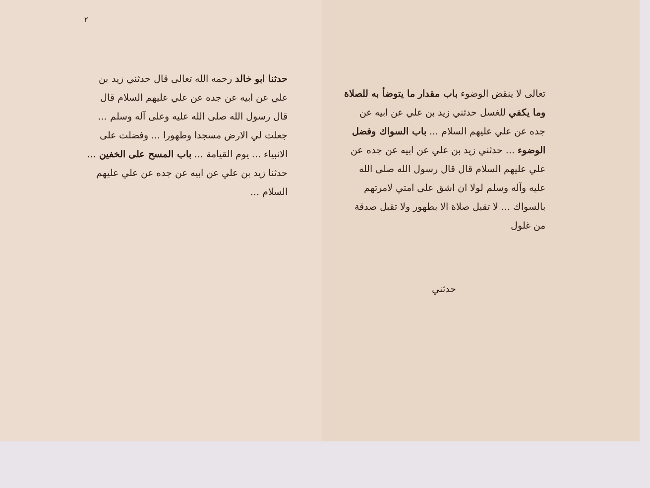٢
حدثنا ابو خالد رحمه الله تعالى قال حدثني زيد بن علي عن ابيه عن جده عن علي عليهم السلام قال قال رسول الله صلى الله عليه وعلى آله وسلم ... جعلت لي الارض مسجدا وطهورا ... وفضلت على الانبياء ... يوم القيامة ... باب المسح على الخفين ... حدثنا زيد بن علي عن ابيه عن جده عن علي عليهم السلام ...
تعالى لا ينقض الوضوء باب مقدار ما يتوضأ به للصلاة وما يكفي للغسل حدثني زيد بن علي عن ابيه عن جده عن علي عليهم السلام ... باب السواك وفضل الوضوء ... حدثني زيد بن علي عن ابيه عن جده عن علي عليهم السلام قال قال رسول الله صلى الله عليه وآله وسلم لولا ان اشق على امتي لامرتهم بالسواك ... لا تقبل صلاة الا بطهور ولا تقبل صدقة من غلول
حدثني